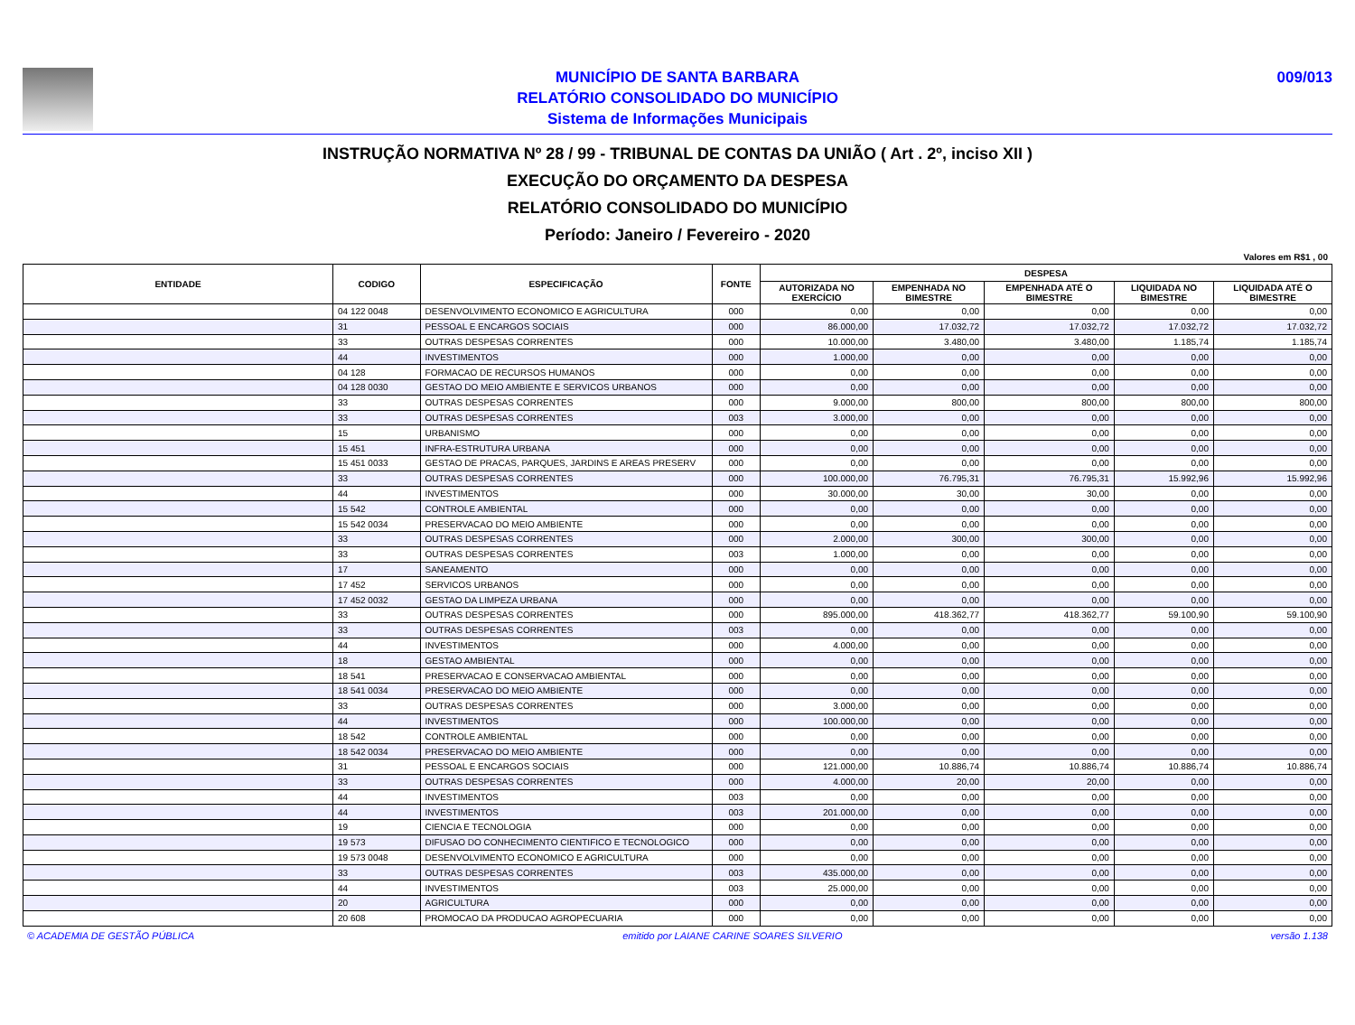MUNICÍPIO DE SANTA BARBARA
RELATÓRIO CONSOLIDADO DO MUNICÍPIO
Sistema de Informações Municipais
009/013
INSTRUÇÃO NORMATIVA Nº 28 / 99 - TRIBUNAL DE CONTAS DA UNIÃO ( Art . 2º, inciso XII )
EXECUÇÃO DO ORÇAMENTO DA DESPESA
RELATÓRIO CONSOLIDADO DO MUNICÍPIO
Período: Janeiro / Fevereiro - 2020
Valores em R$1 , 00
| ENTIDADE | CODIGO | ESPECIFICAÇÃO | FONTE | DESPESA | | | | |
| --- | --- | --- | --- | --- | --- | --- | --- | --- |
| | | | | AUTORIZADA NO EXERCÍCIO | EMPENHADA NO BIMESTRE | EMPENHADA ATÉ O BIMESTRE | LIQUIDADA NO BIMESTRE | LIQUIDADA ATÉ O BIMESTRE |
| | 04 122 0048 | DESENVOLVIMENTO ECONOMICO E AGRICULTURA | 000 | 0,00 | 0,00 | 0,00 | 0,00 | 0,00 |
| | 31 | PESSOAL E ENCARGOS SOCIAIS | 000 | 86.000,00 | 17.032,72 | 17.032,72 | 17.032,72 | 17.032,72 |
| | 33 | OUTRAS DESPESAS CORRENTES | 000 | 10.000,00 | 3.480,00 | 3.480,00 | 1.185,74 | 1.185,74 |
| | 44 | INVESTIMENTOS | 000 | 1.000,00 | 0,00 | 0,00 | 0,00 | 0,00 |
| | 04 128 | FORMACAO DE RECURSOS HUMANOS | 000 | 0,00 | 0,00 | 0,00 | 0,00 | 0,00 |
| | 04 128 0030 | GESTAO DO MEIO AMBIENTE E SERVICOS URBANOS | 000 | 0,00 | 0,00 | 0,00 | 0,00 | 0,00 |
| | 33 | OUTRAS DESPESAS CORRENTES | 000 | 9.000,00 | 800,00 | 800,00 | 800,00 | 800,00 |
| | 33 | OUTRAS DESPESAS CORRENTES | 003 | 3.000,00 | 0,00 | 0,00 | 0,00 | 0,00 |
| | 15 | URBANISMO | 000 | 0,00 | 0,00 | 0,00 | 0,00 | 0,00 |
| | 15 451 | INFRA-ESTRUTURA URBANA | 000 | 0,00 | 0,00 | 0,00 | 0,00 | 0,00 |
| | 15 451 0033 | GESTAO DE PRACAS, PARQUES, JARDINS E AREAS PRESERV | 000 | 0,00 | 0,00 | 0,00 | 0,00 | 0,00 |
| | 33 | OUTRAS DESPESAS CORRENTES | 000 | 100.000,00 | 76.795,31 | 76.795,31 | 15.992,96 | 15.992,96 |
| | 44 | INVESTIMENTOS | 000 | 30.000,00 | 30,00 | 30,00 | 0,00 | 0,00 |
| | 15 542 | CONTROLE AMBIENTAL | 000 | 0,00 | 0,00 | 0,00 | 0,00 | 0,00 |
| | 15 542 0034 | PRESERVACAO DO MEIO AMBIENTE | 000 | 0,00 | 0,00 | 0,00 | 0,00 | 0,00 |
| | 33 | OUTRAS DESPESAS CORRENTES | 000 | 2.000,00 | 300,00 | 300,00 | 0,00 | 0,00 |
| | 33 | OUTRAS DESPESAS CORRENTES | 003 | 1.000,00 | 0,00 | 0,00 | 0,00 | 0,00 |
| | 17 | SANEAMENTO | 000 | 0,00 | 0,00 | 0,00 | 0,00 | 0,00 |
| | 17 452 | SERVICOS URBANOS | 000 | 0,00 | 0,00 | 0,00 | 0,00 | 0,00 |
| | 17 452 0032 | GESTAO DA LIMPEZA URBANA | 000 | 0,00 | 0,00 | 0,00 | 0,00 | 0,00 |
| | 33 | OUTRAS DESPESAS CORRENTES | 000 | 895.000,00 | 418.362,77 | 418.362,77 | 59.100,90 | 59.100,90 |
| | 33 | OUTRAS DESPESAS CORRENTES | 003 | 0,00 | 0,00 | 0,00 | 0,00 | 0,00 |
| | 44 | INVESTIMENTOS | 000 | 4.000,00 | 0,00 | 0,00 | 0,00 | 0,00 |
| | 18 | GESTAO AMBIENTAL | 000 | 0,00 | 0,00 | 0,00 | 0,00 | 0,00 |
| | 18 541 | PRESERVACAO E CONSERVACAO AMBIENTAL | 000 | 0,00 | 0,00 | 0,00 | 0,00 | 0,00 |
| | 18 541 0034 | PRESERVACAO DO MEIO AMBIENTE | 000 | 0,00 | 0,00 | 0,00 | 0,00 | 0,00 |
| | 33 | OUTRAS DESPESAS CORRENTES | 000 | 3.000,00 | 0,00 | 0,00 | 0,00 | 0,00 |
| | 44 | INVESTIMENTOS | 000 | 100.000,00 | 0,00 | 0,00 | 0,00 | 0,00 |
| | 18 542 | CONTROLE AMBIENTAL | 000 | 0,00 | 0,00 | 0,00 | 0,00 | 0,00 |
| | 18 542 0034 | PRESERVACAO DO MEIO AMBIENTE | 000 | 0,00 | 0,00 | 0,00 | 0,00 | 0,00 |
| | 31 | PESSOAL E ENCARGOS SOCIAIS | 000 | 121.000,00 | 10.886,74 | 10.886,74 | 10.886,74 | 10.886,74 |
| | 33 | OUTRAS DESPESAS CORRENTES | 000 | 4.000,00 | 20,00 | 20,00 | 0,00 | 0,00 |
| | 44 | INVESTIMENTOS | 003 | 0,00 | 0,00 | 0,00 | 0,00 | 0,00 |
| | 44 | INVESTIMENTOS | 003 | 201.000,00 | 0,00 | 0,00 | 0,00 | 0,00 |
| | 19 | CIENCIA E TECNOLOGIA | 000 | 0,00 | 0,00 | 0,00 | 0,00 | 0,00 |
| | 19 573 | DIFUSAO DO CONHECIMENTO CIENTIFICO E TECNOLOGICO | 000 | 0,00 | 0,00 | 0,00 | 0,00 | 0,00 |
| | 19 573 0048 | DESENVOLVIMENTO ECONOMICO E AGRICULTURA | 000 | 0,00 | 0,00 | 0,00 | 0,00 | 0,00 |
| | 33 | OUTRAS DESPESAS CORRENTES | 003 | 435.000,00 | 0,00 | 0,00 | 0,00 | 0,00 |
| | 44 | INVESTIMENTOS | 003 | 25.000,00 | 0,00 | 0,00 | 0,00 | 0,00 |
| | 20 | AGRICULTURA | 000 | 0,00 | 0,00 | 0,00 | 0,00 | 0,00 |
| | 20 608 | PROMOCAO DA PRODUCAO AGROPECUARIA | 000 | 0,00 | 0,00 | 0,00 | 0,00 | 0,00 |
© ACADEMIA DE GESTÃO PÚBLICA emitido por LAIANE CARINE SOARES SILVERIO versão 1.138